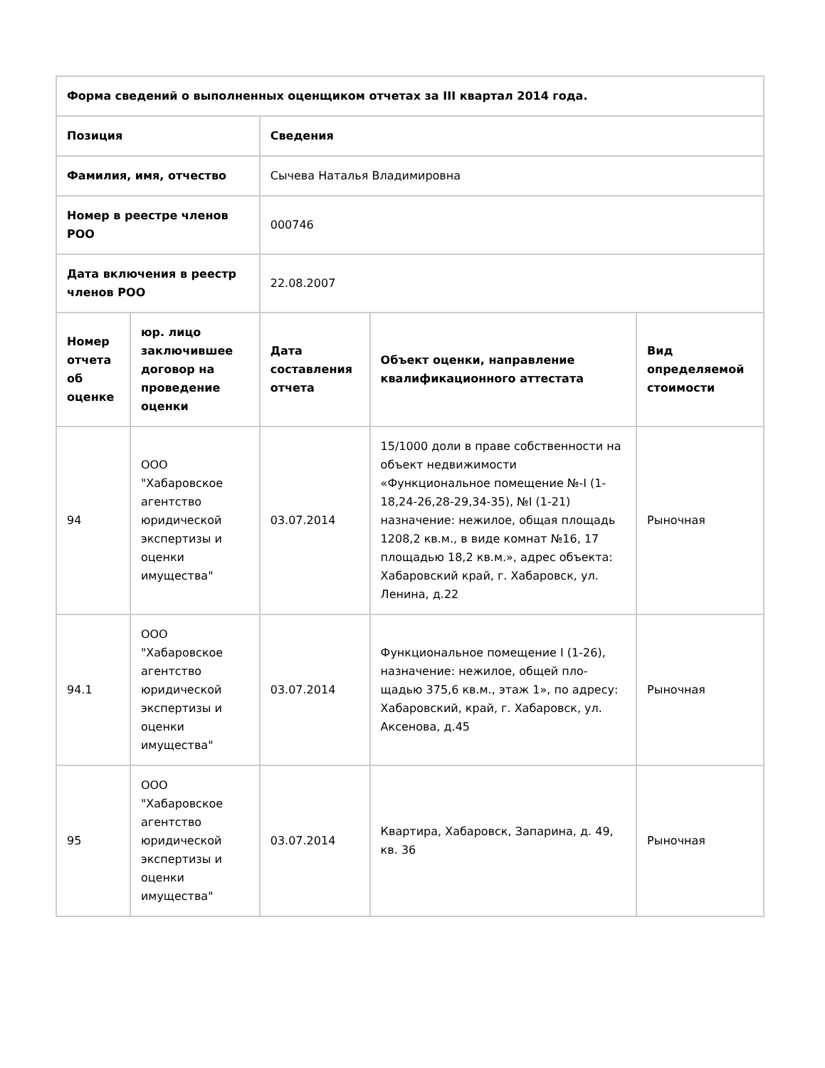| Форма сведений о выполненных оценщиком отчетах за III квартал 2014 года. | | | | |
| --- | --- | --- | --- | --- |
| Позиция | | Сведения | | |
| Фамилия, имя, отчество | | Сычева Наталья Владимировна | | |
| Номер в реестре членов РОО | | 000746 | | |
| Дата включения в реестр членов РОО | | 22.08.2007 | | |
| Номер отчета об оценке | юр. лицо заключившее договор на проведение оценки | Дата составления отчета | Объект оценки, направление квалификационного аттестата | Вид определяемой стоимости |
| 94 | ООО "Хабаровское агентство юридической экспертизы и оценки имущества" | 03.07.2014 | 15/1000 доли в праве собственности на объект недвижимости «Функциональное помещение №-I (1-18,24-26,28-29,34-35), №I (1-21) назначение: нежилое, общая площадь 1208,2 кв.м., в виде комнат №16, 17 площадью 18,2 кв.м.», адрес объекта: Хабаровский край, г. Хабаровск, ул. Ленина, д.22 | Рыночная |
| 94.1 | ООО "Хабаровское агентство юридической экспертизы и оценки имущества" | 03.07.2014 | Функциональное помещение I (1-26), назначение: нежилое, общей пло-щадью 375,6 кв.м., этаж 1», по адресу: Хабаровский, край, г. Хабаровск, ул. Аксенова, д.45 | Рыночная |
| 95 | ООО "Хабаровское агентство юридической экспертизы и оценки имущества" | 03.07.2014 | Квартира, Хабаровск, Запарина, д. 49, кв. 36 | Рыночная |